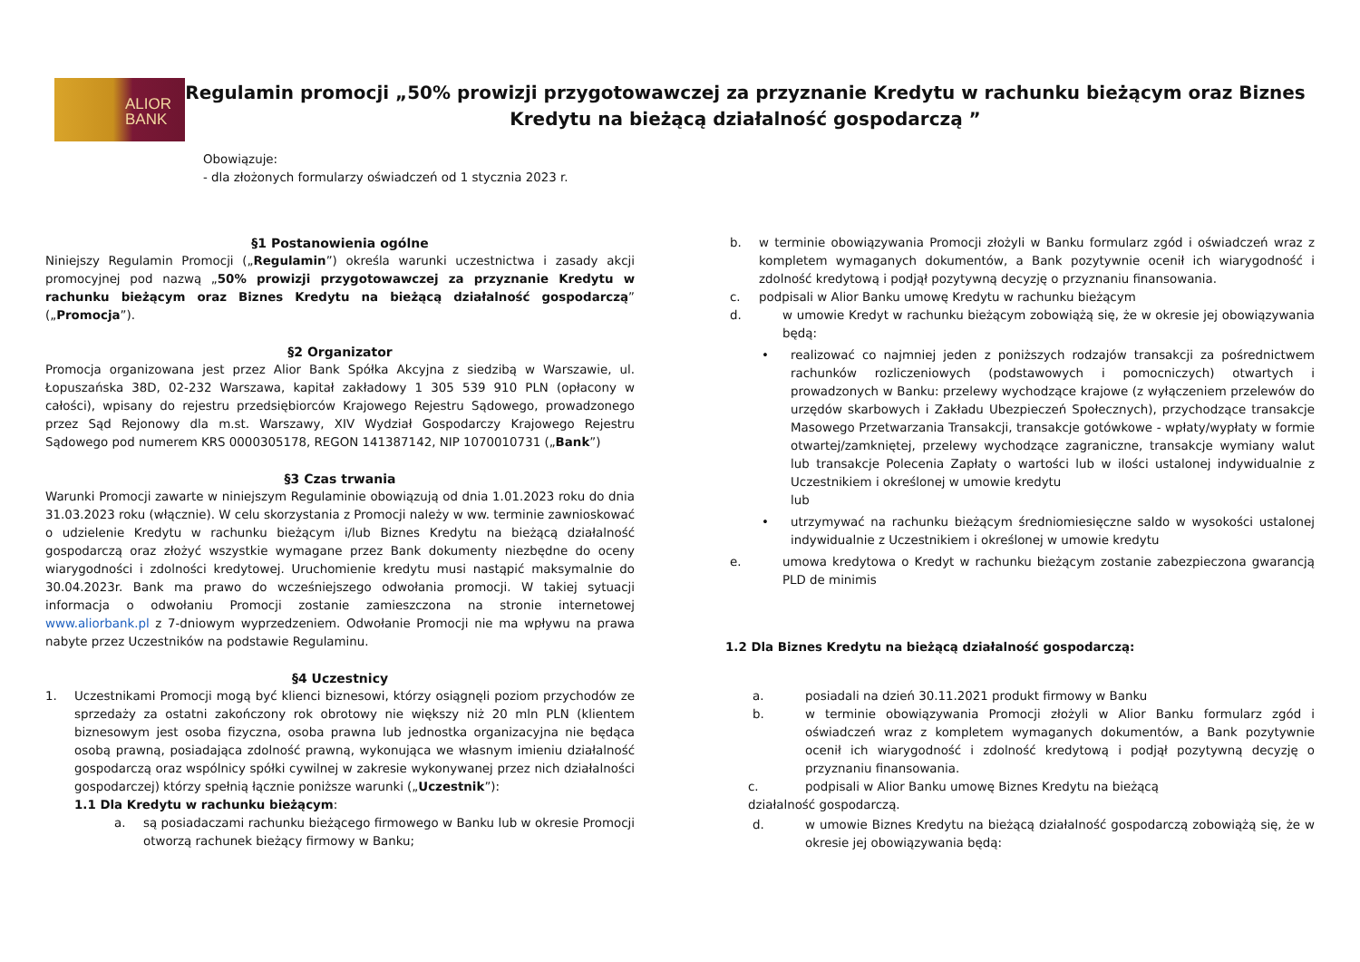ALIOR
BANK
Regulamin promocji „50% prowizji przygotowawczej za przyznanie Kredytu w rachunku bieżącym oraz Biznes Kredytu na bieżącą działalność gospodarczą ”
Obowiązuje:
- dla złożonych formularzy oświadczeń od 1 stycznia 2023 r.
§1 Postanowienia ogólne
Niniejszy Regulamin Promocji („Regulamin”) określa warunki uczestnictwa i zasady akcji promocyjnej pod nazwą „50% prowizji przygotowawczej za przyznanie Kredytu w rachunku bieżącym oraz Biznes Kredytu na bieżącą działalność gospodarczą” („Promocja”).
§2 Organizator
Promocja organizowana jest przez Alior Bank Spółka Akcyjna z siedzibą w Warszawie, ul. Łopuszańska 38D, 02-232 Warszawa, kapitał zakładowy 1 305 539 910 PLN (opłacony w całości), wpisany do rejestru przedsiębiorców Krajowego Rejestru Sądowego, prowadzonego przez Sąd Rejonowy dla m.st. Warszawy, XIV Wydział Gospodarczy Krajowego Rejestru Sądowego pod numerem KRS 0000305178, REGON 141387142, NIP 1070010731 („Bank”)
§3 Czas trwania
Warunki Promocji zawarte w niniejszym Regulaminie obowiązują od dnia 1.01.2023 roku do dnia 31.03.2023 roku (włącznie). W celu skorzystania z Promocji należy w ww. terminie zawnioskować o udzielenie Kredytu w rachunku bieżącym i/lub Biznes Kredytu na bieżącą działalność gospodarczą oraz złożyć wszystkie wymagane przez Bank dokumenty niezbędne do oceny wiarygodności i zdolności kredytowej. Uruchomienie kredytu musi nastąpić maksymalnie do 30.04.2023r. Bank ma prawo do wcześniejszego odwołania promocji. W takiej sytuacji informacja o odwołaniu Promocji zostanie zamieszczona na stronie internetowej www.aliorbank.pl z 7-dniowym wyprzedzeniem. Odwołanie Promocji nie ma wpływu na prawa nabyte przez Uczestników na podstawie Regulaminu.
§4 Uczestnicy
1. Uczestnikami Promocji mogą być klienci biznesowi, którzy osiągnęli poziom przychodów ze sprzedaży za ostatni zakończony rok obrotowy nie większy niż 20 mln PLN (klientem biznesowym jest osoba fizyczna, osoba prawna lub jednostka organizacyjna nie będąca osobą prawną, posiadająca zdolność prawną, wykonująca we własnym imieniu działalność gospodarczą oraz wspólnicy spółki cywilnej w zakresie wykonywanej przez nich działalności gospodarczej) którzy spełnią łącznie poniższe warunki („Uczestnik”):
1.1 Dla Kredytu w rachunku bieżącym:
a. są posiadaczami rachunku bieżącego firmowego w Banku lub w okresie Promocji otworzą rachunek bieżący firmowy w Banku;
b. w terminie obowiązywania Promocji złożyli w Banku formularz zgód i oświadczeń wraz z kompletem wymaganych dokumentów, a Bank pozytywnie ocenił ich wiarygodność i zdolność kredytową i podjął pozytywną decyzję o przyznaniu finansowania.
c. podpisali w Alior Banku umowę Kredytu w rachunku bieżącym
d. w umowie Kredyt w rachunku bieżącym zobowiążą się, że w okresie jej obowiązywania będą:
• realizować co najmniej jeden z poniższych rodzajów transakcji za pośrednictwem rachunków rozliczeniowych (podstawowych i pomocniczych) otwartych i prowadzonych w Banku: przelewy wychodzące krajowe (z wyłączeniem przelewów do urzędów skarbowych i Zakładu Ubezpieczeń Społecznych), przychodzące transakcje Masowego Przetwarzania Transakcji, transakcje gotówkowe - wpłaty/wypłaty w formie otwartej/zamkniętej, przelewy wychodzące zagraniczne, transakcje wymiany walut lub transakcje Polecenia Zapłaty o wartości lub w ilości ustalonej indywidualnie z Uczestnikiem i określonej w umowie kredytu
lub
• utrzymywać na rachunku bieżącym średniomiesięczne saldo w wysokości ustalonej indywidualnie z Uczestnikiem i określonej w umowie kredytu
e. umowa kredytowa o Kredyt w rachunku bieżącym zostanie zabezpieczona gwarancją PLD de minimis
1.2 Dla Biznes Kredytu na bieżącą działalność gospodarczą:
a. posiadali na dzień 30.11.2021 produkt firmowy w Banku
b. w terminie obowiązywania Promocji złożyli w Alior Banku formularz zgód i oświadczeń wraz z kompletem wymaganych dokumentów, a Bank pozytywnie ocenił ich wiarygodność i zdolność kredytową i podjął pozytywną decyzję o przyznaniu finansowania.
c. podpisali w Alior Banku umowę Biznes Kredytu na bieżącą
działalność gospodarczą.
d. w umowie Biznes Kredytu na bieżącą działalność gospodarczą zobowiążą się, że w okresie jej obowiązywania będą: